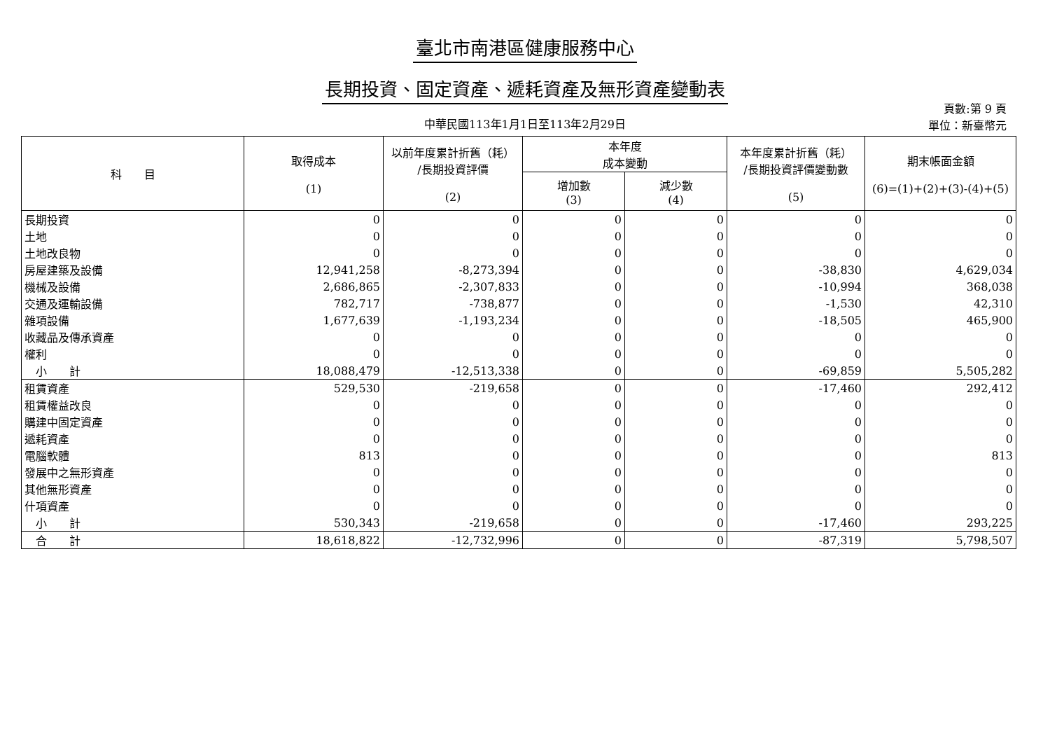臺北市南港區健康服務中心
長期投資、固定資產、遞耗資產及無形資產變動表
頁數:第 9 頁
單位：新臺幣元
中華民國113年1月1日至113年2月29日
| 科 目 | 取得成本 (1) | 以前年度累計折舊（耗） /長期投資評價 (2) | 本年度 成本變動 | | 本年度累計折舊（耗） /長期投資評價變動數 (5) | 期末帳面金額 (6)=(1)+(2)+(3)-(4)+(5) |
| --- | --- | --- | --- | --- | --- | --- |
| | | | 增加數 (3) | 減少數 (4) | | |
| 長期投資 | 0 | 0 | 0 | 0 | 0 | 0 |
| 土地 | 0 | 0 | 0 | 0 | 0 | 0 |
| 土地改良物 | 0 | 0 | 0 | 0 | 0 | 0 |
| 房屋建築及設備 | 12,941,258 | -8,273,394 | 0 | 0 | -38,830 | 4,629,034 |
| 機械及設備 | 2,686,865 | -2,307,833 | 0 | 0 | -10,994 | 368,038 |
| 交通及運輸設備 | 782,717 | -738,877 | 0 | 0 | -1,530 | 42,310 |
| 雜項設備 | 1,677,639 | -1,193,234 | 0 | 0 | -18,505 | 465,900 |
| 收藏品及傳承資產 | 0 | 0 | 0 | 0 | 0 | 0 |
| 權利 | 0 | 0 | 0 | 0 | 0 | 0 |
| 小 計 | 18,088,479 | -12,513,338 | 0 | 0 | -69,859 | 5,505,282 |
| 租賃資產 | 529,530 | -219,658 | 0 | 0 | -17,460 | 292,412 |
| 租賃權益改良 | 0 | 0 | 0 | 0 | 0 | 0 |
| 購建中固定資產 | 0 | 0 | 0 | 0 | 0 | 0 |
| 遞耗資產 | 0 | 0 | 0 | 0 | 0 | 0 |
| 電腦軟體 | 813 | 0 | 0 | 0 | 0 | 813 |
| 發展中之無形資產 | 0 | 0 | 0 | 0 | 0 | 0 |
| 其他無形資產 | 0 | 0 | 0 | 0 | 0 | 0 |
| 什項資產 | 0 | 0 | 0 | 0 | 0 | 0 |
| 小 計 | 530,343 | -219,658 | 0 | 0 | -17,460 | 293,225 |
| 合 計 | 18,618,822 | -12,732,996 | 0 | 0 | -87,319 | 5,798,507 |